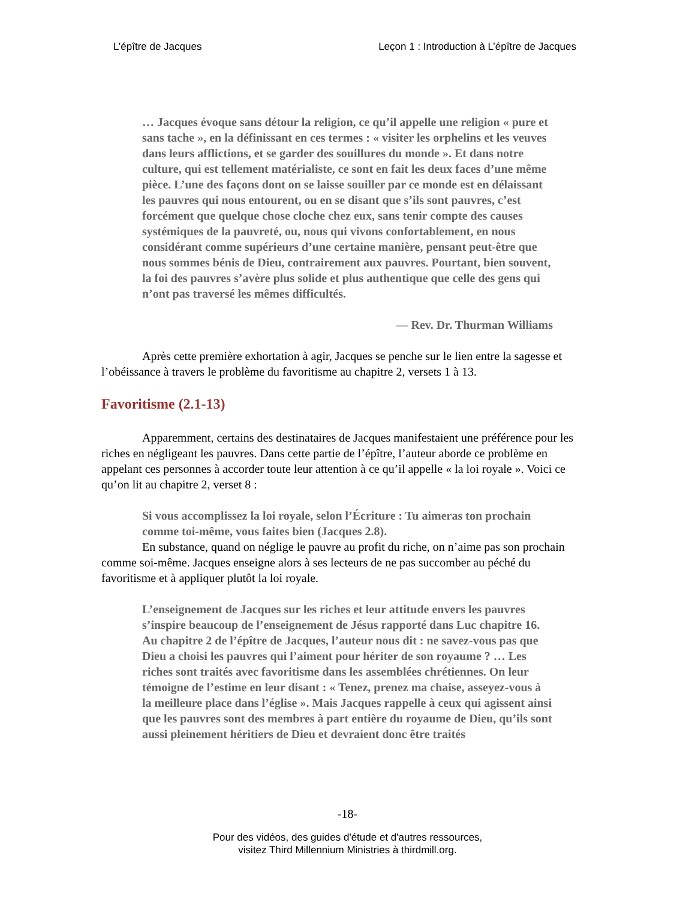L’épître de Jacques Leçon 1 : Introduction à L’épître de Jacques
… Jacques évoque sans détour la religion, ce qu’il appelle une religion « pure et sans tache », en la définissant en ces termes : « visiter les orphelins et les veuves dans leurs afflictions, et se garder des souillures du monde ». Et dans notre culture, qui est tellement matérialiste, ce sont en fait les deux faces d’une même pièce. L’une des façons dont on se laisse souiller par ce monde est en délaissant les pauvres qui nous entourent, ou en se disant que s’ils sont pauvres, c’est forcément que quelque chose cloche chez eux, sans tenir compte des causes systémiques de la pauvreté, ou, nous qui vivons confortablement, en nous considérant comme supérieurs d’une certaine manière, pensant peut-être que nous sommes bénis de Dieu, contrairement aux pauvres. Pourtant, bien souvent, la foi des pauvres s’avère plus solide et plus authentique que celle des gens qui n’ont pas traversé les mêmes difficultés.
— Rev. Dr. Thurman Williams
Après cette première exhortation à agir, Jacques se penche sur le lien entre la sagesse et l’obéissance à travers le problème du favoritisme au chapitre 2, versets 1 à 13.
Favoritisme (2.1-13)
Apparemment, certains des destinataires de Jacques manifestaient une préférence pour les riches en négligeant les pauvres. Dans cette partie de l’épître, l’auteur aborde ce problème en appelant ces personnes à accorder toute leur attention à ce qu’il appelle « la loi royale ». Voici ce qu’on lit au chapitre 2, verset 8 :
Si vous accomplissez la loi royale, selon l’Écriture : Tu aimeras ton prochain comme toi-même, vous faites bien (Jacques 2.8).
En substance, quand on néglige le pauvre au profit du riche, on n’aime pas son prochain comme soi-même. Jacques enseigne alors à ses lecteurs de ne pas succomber au péché du favoritisme et à appliquer plutôt la loi royale.
L’enseignement de Jacques sur les riches et leur attitude envers les pauvres s’inspire beaucoup de l’enseignement de Jésus rapporté dans Luc chapitre 16. Au chapitre 2 de l’épître de Jacques, l’auteur nous dit : ne savez-vous pas que Dieu a choisi les pauvres qui l’aiment pour hériter de son royaume ? … Les riches sont traités avec favoritisme dans les assemblées chrétiennes. On leur témoigne de l’estime en leur disant : « Tenez, prenez ma chaise, asseyez-vous à la meilleure place dans l’église ». Mais Jacques rappelle à ceux qui agissent ainsi que les pauvres sont des membres à part entière du royaume de Dieu, qu’ils sont aussi pleinement héritiers de Dieu et devraient donc être traités
-18-
Pour des vidéos, des guides d'étude et d'autres ressources,
visitez Third Millennium Ministries à thirdmill.org.